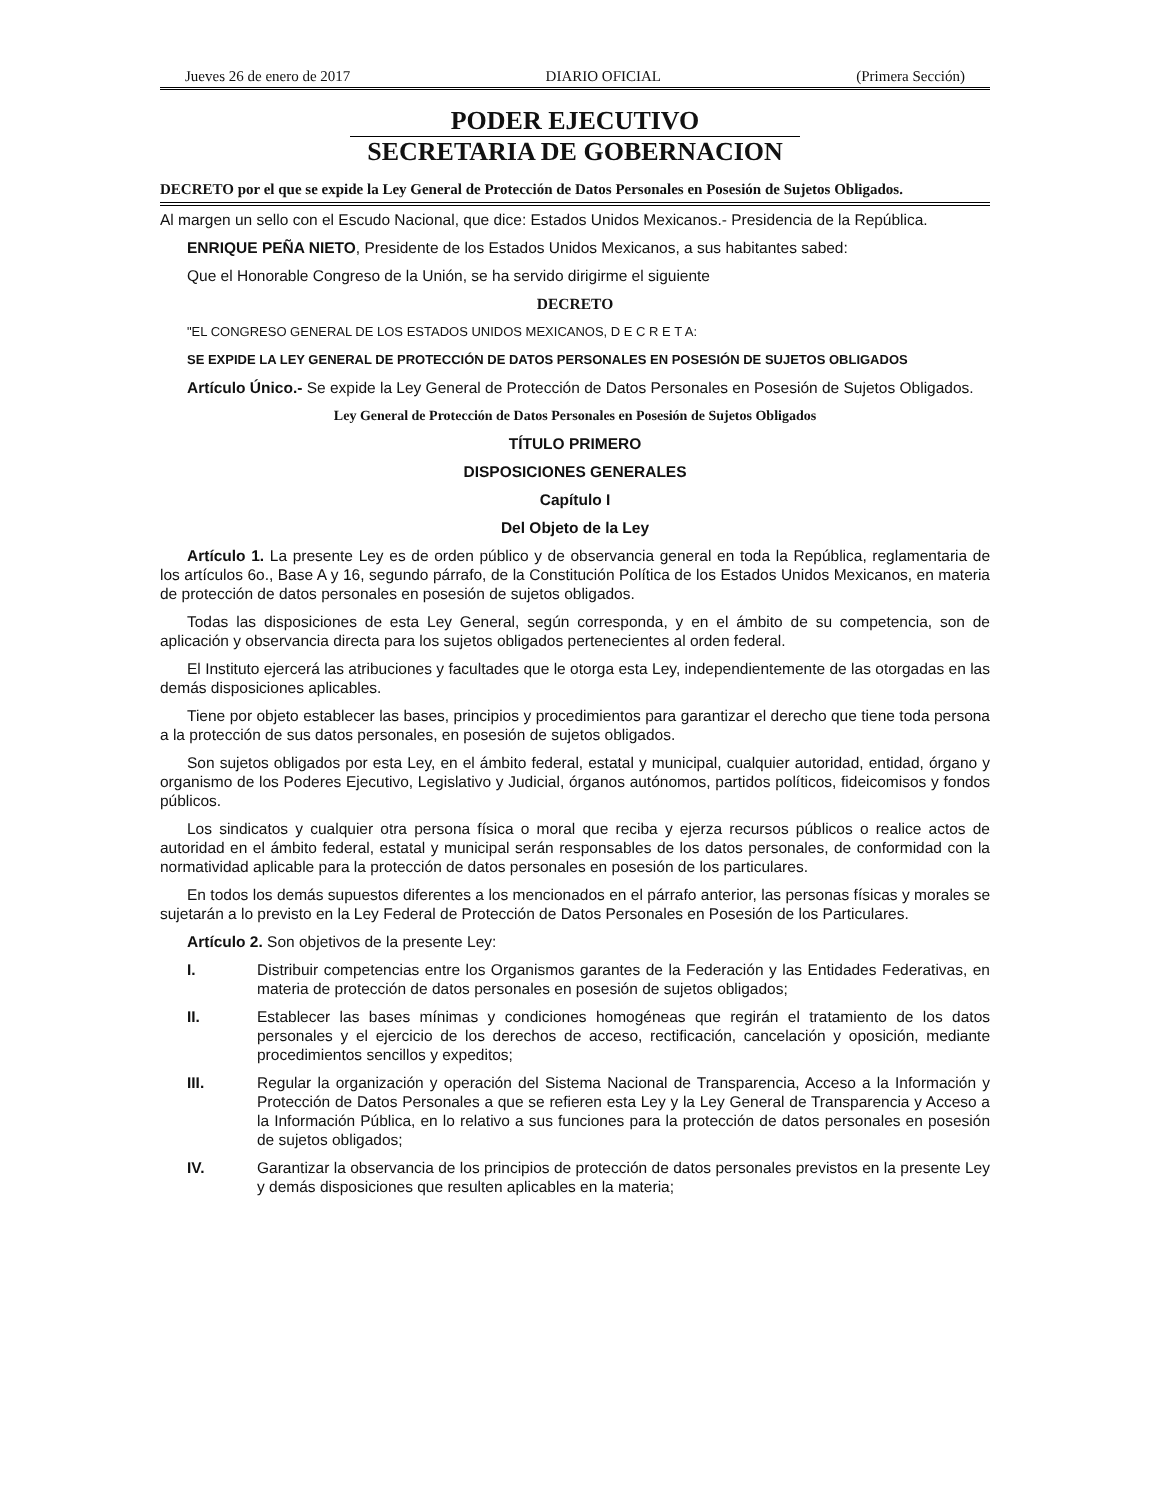Jueves 26 de enero de 2017 DIARIO OFICIAL (Primera Sección)
PODER EJECUTIVO
SECRETARIA DE GOBERNACION
DECRETO por el que se expide la Ley General de Protección de Datos Personales en Posesión de Sujetos Obligados.
Al margen un sello con el Escudo Nacional, que dice: Estados Unidos Mexicanos.- Presidencia de la República.
ENRIQUE PEÑA NIETO, Presidente de los Estados Unidos Mexicanos, a sus habitantes sabed:
Que el Honorable Congreso de la Unión, se ha servido dirigirme el siguiente
DECRETO
"EL CONGRESO GENERAL DE LOS ESTADOS UNIDOS MEXICANOS, D E C R E T A:
SE EXPIDE LA LEY GENERAL DE PROTECCIÓN DE DATOS PERSONALES EN POSESIÓN DE SUJETOS OBLIGADOS
Artículo Único.- Se expide la Ley General de Protección de Datos Personales en Posesión de Sujetos Obligados.
Ley General de Protección de Datos Personales en Posesión de Sujetos Obligados
TÍTULO PRIMERO
DISPOSICIONES GENERALES
Capítulo I
Del Objeto de la Ley
Artículo 1. La presente Ley es de orden público y de observancia general en toda la República, reglamentaria de los artículos 6o., Base A y 16, segundo párrafo, de la Constitución Política de los Estados Unidos Mexicanos, en materia de protección de datos personales en posesión de sujetos obligados.
Todas las disposiciones de esta Ley General, según corresponda, y en el ámbito de su competencia, son de aplicación y observancia directa para los sujetos obligados pertenecientes al orden federal.
El Instituto ejercerá las atribuciones y facultades que le otorga esta Ley, independientemente de las otorgadas en las demás disposiciones aplicables.
Tiene por objeto establecer las bases, principios y procedimientos para garantizar el derecho que tiene toda persona a la protección de sus datos personales, en posesión de sujetos obligados.
Son sujetos obligados por esta Ley, en el ámbito federal, estatal y municipal, cualquier autoridad, entidad, órgano y organismo de los Poderes Ejecutivo, Legislativo y Judicial, órganos autónomos, partidos políticos, fideicomisos y fondos públicos.
Los sindicatos y cualquier otra persona física o moral que reciba y ejerza recursos públicos o realice actos de autoridad en el ámbito federal, estatal y municipal serán responsables de los datos personales, de conformidad con la normatividad aplicable para la protección de datos personales en posesión de los particulares.
En todos los demás supuestos diferentes a los mencionados en el párrafo anterior, las personas físicas y morales se sujetarán a lo previsto en la Ley Federal de Protección de Datos Personales en Posesión de los Particulares.
Artículo 2. Son objetivos de la presente Ley:
I. Distribuir competencias entre los Organismos garantes de la Federación y las Entidades Federativas, en materia de protección de datos personales en posesión de sujetos obligados;
II. Establecer las bases mínimas y condiciones homogéneas que regirán el tratamiento de los datos personales y el ejercicio de los derechos de acceso, rectificación, cancelación y oposición, mediante procedimientos sencillos y expeditos;
III. Regular la organización y operación del Sistema Nacional de Transparencia, Acceso a la Información y Protección de Datos Personales a que se refieren esta Ley y la Ley General de Transparencia y Acceso a la Información Pública, en lo relativo a sus funciones para la protección de datos personales en posesión de sujetos obligados;
IV. Garantizar la observancia de los principios de protección de datos personales previstos en la presente Ley y demás disposiciones que resulten aplicables en la materia;